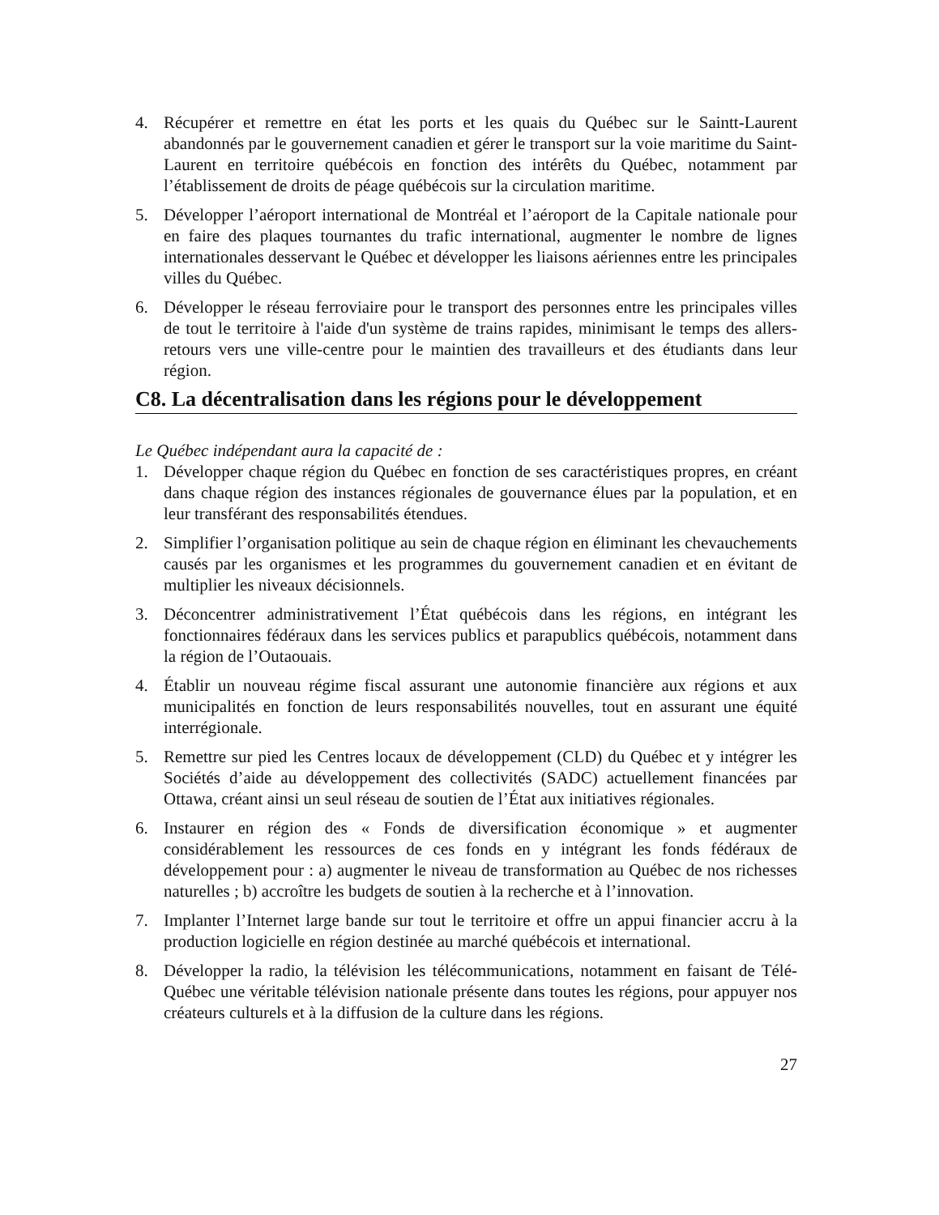4. Récupérer et remettre en état les ports et les quais du Québec sur le Saintt-Laurent abandonnés par le gouvernement canadien et gérer le transport sur la voie maritime du Saint-Laurent en territoire québécois en fonction des intérêts du Québec, notamment par l’établissement de droits de péage québécois sur la circulation maritime.
5. Développer l’aéroport international de Montréal et l’aéroport de la Capitale nationale pour en faire des plaques tournantes du trafic international, augmenter le nombre de lignes internationales desservant le Québec et développer les liaisons aériennes entre les principales villes du Québec.
6. Développer le réseau ferroviaire pour le transport des personnes entre les principales villes de tout le territoire à l'aide d'un système de trains rapides, minimisant le temps des allers-retours vers une ville-centre pour le maintien des travailleurs et des étudiants dans leur région.
C8. La décentralisation dans les régions pour le développement
Le Québec indépendant aura la capacité de :
1. Développer chaque région du Québec en fonction de ses caractéristiques propres, en créant dans chaque région des instances régionales de gouvernance élues par la population, et en leur transférant des responsabilités étendues.
2. Simplifier l’organisation politique au sein de chaque région en éliminant les chevauchements causés par les organismes et les programmes du gouvernement canadien et en évitant de multiplier les niveaux décisionnels.
3. Déconcentrer administrativement l’État québécois dans les régions, en intégrant les fonctionnaires fédéraux dans les services publics et parapublics québécois, notamment dans la région de l’Outaouais.
4. Établir un nouveau régime fiscal assurant une autonomie financière aux régions et aux municipalités en fonction de leurs responsabilités nouvelles, tout en assurant une équité interrégionale.
5. Remettre sur pied les Centres locaux de développement (CLD) du Québec et y intégrer les Sociétés d’aide au développement des collectivités (SADC) actuellement financées par Ottawa, créant ainsi un seul réseau de soutien de l’État aux initiatives régionales.
6. Instaurer en région des « Fonds de diversification économique » et augmenter considérablement les ressources de ces fonds en y intégrant les fonds fédéraux de développement pour : a) augmenter le niveau de transformation au Québec de nos richesses naturelles ; b) accroître les budgets de soutien à la recherche et à l’innovation.
7. Implanter l’Internet large bande sur tout le territoire et offre un appui financier accru à la production logicielle en région destinée au marché québécois et international.
8. Développer la radio, la télévision les télécommunications, notamment en faisant de Télé-Québec une véritable télévision nationale présente dans toutes les régions, pour appuyer nos créateurs culturels et à la diffusion de la culture dans les régions.
27